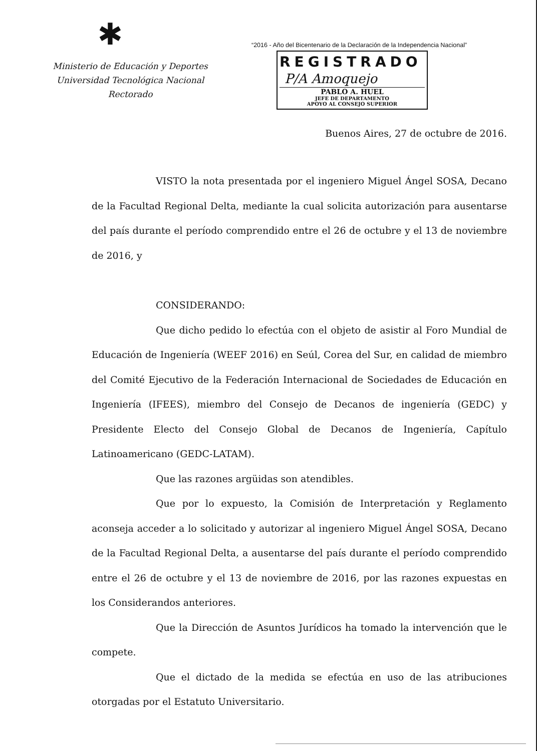✱
Ministerio de Educación y Deportes
Universidad Tecnológica Nacional
Rectorado
“2016 - Año del Bicentenario de la Declaración de la Independencia Nacional”
REGISTRADO
P/A Amoquejo
PABLO A. HUEL
JEFE DE DEPARTAMENTO
APOYO AL CONSEJO SUPERIOR
Buenos Aires, 27 de octubre de 2016.
VISTO la nota presentada por el ingeniero Miguel Ángel SOSA, Decano de la Facultad Regional Delta, mediante la cual solicita autorización para ausentarse del país durante el período comprendido entre el 26 de octubre y el 13 de noviembre de 2016, y
CONSIDERANDO:
Que dicho pedido lo efectúa con el objeto de asistir al Foro Mundial de Educación de Ingeniería (WEEF 2016) en Seúl, Corea del Sur, en calidad de miembro del Comité Ejecutivo de la Federación Internacional de Sociedades de Educación en Ingeniería (IFEES), miembro del Consejo de Decanos de ingeniería (GEDC) y Presidente Electo del Consejo Global de Decanos de Ingeniería, Capítulo Latinoamericano (GEDC-LATAM).
Que las razones argüidas son atendibles.
Que por lo expuesto, la Comisión de Interpretación y Reglamento aconseja acceder a lo solicitado y autorizar al ingeniero Miguel Ángel SOSA, Decano de la Facultad Regional Delta, a ausentarse del país durante el período comprendido entre el 26 de octubre y el 13 de noviembre de 2016, por las razones expuestas en los Considerandos anteriores.
Que la Dirección de Asuntos Jurídicos ha tomado la intervención que le compete.
Que el dictado de la medida se efectúa en uso de las atribuciones otorgadas por el Estatuto Universitario.